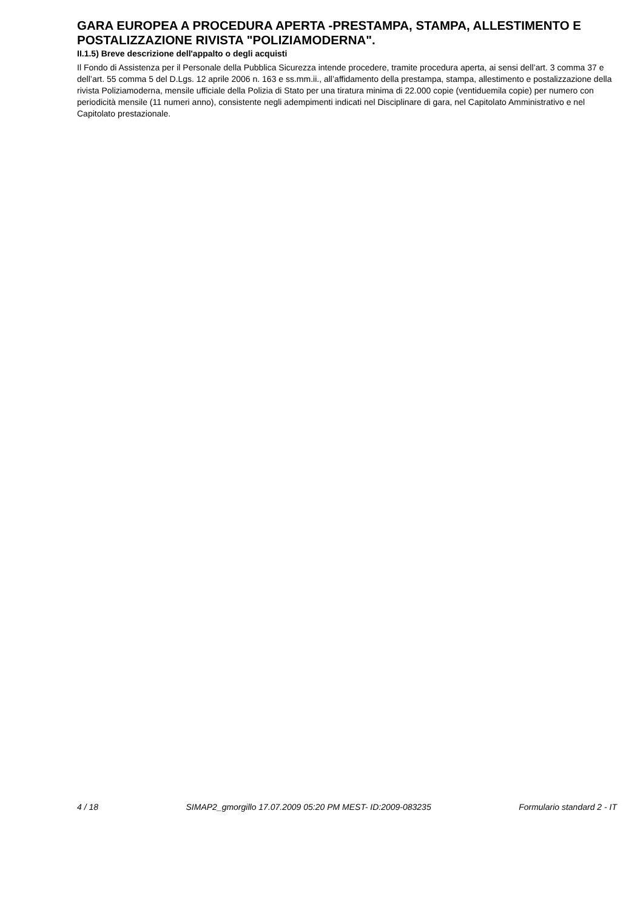GARA EUROPEA A PROCEDURA APERTA -PRESTAMPA, STAMPA, ALLESTIMENTO E POSTALIZZAZIONE RIVISTA "POLIZIAMODERNA".
II.1.5) Breve descrizione dell'appalto o degli acquisti
Il Fondo di Assistenza per il Personale della Pubblica Sicurezza intende procedere, tramite procedura aperta, ai sensi dell’art. 3 comma 37 e dell’art. 55 comma 5 del D.Lgs. 12 aprile 2006 n. 163 e ss.mm.ii., all’affidamento della prestampa, stampa, allestimento e postalizzazione della rivista Poliziamoderna, mensile ufficiale della Polizia di Stato per una tiratura minima di 22.000 copie (ventiduemila copie) per numero con periodicità mensile (11 numeri anno), consistente negli adempimenti indicati nel Disciplinare di gara, nel Capitolato Amministrativo e nel Capitolato prestazionale.
4 / 18 SIMAP2_gmorgillo 17.07.2009 05:20 PM MEST- ID:2009-083235 Formulario standard 2 - IT